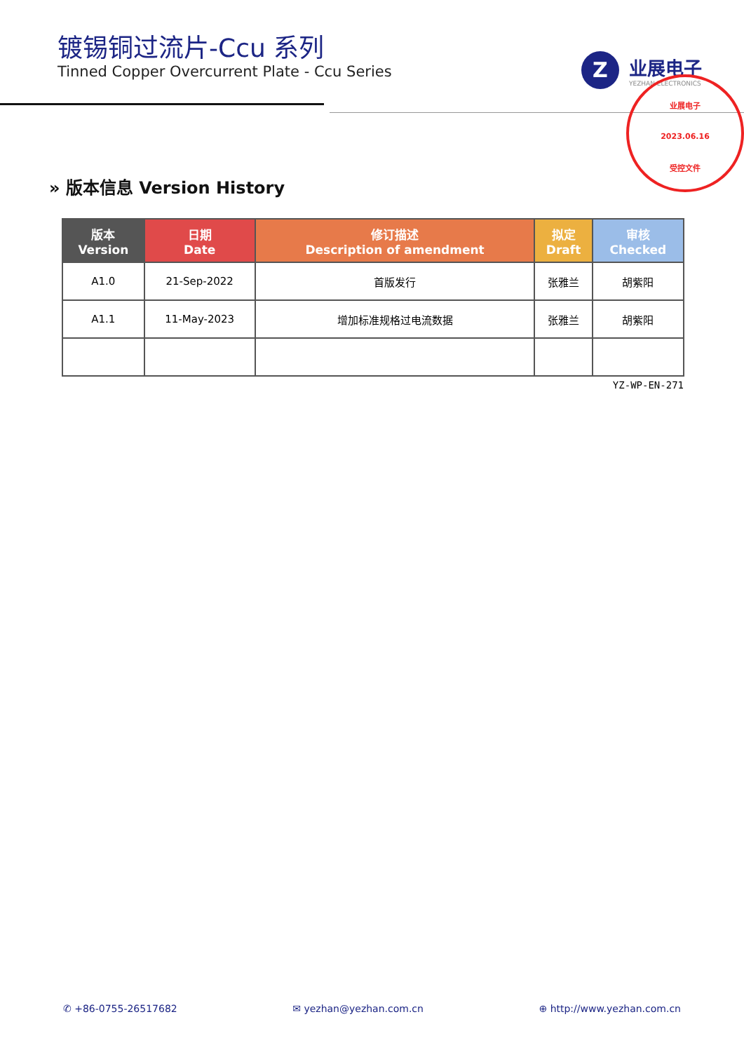镀锡铜过流片-Ccu 系列
Tinned Copper Overcurrent Plate - Ccu Series
Z
业展电子
YEZHAN ELECTRONICS
业展电子
2023.06.16
受控文件
» 版本信息 Version History
| 版本 Version | 日期 Date | 修订描述 Description of amendment | 拟定 Draft | 审核 Checked |
| --- | --- | --- | --- | --- |
| A1.0 | 21-Sep-2022 | 首版发行 | 张雅兰 | 胡紫阳 |
| A1.1 | 11-May-2023 | 增加标准规格过电流数据 | 张雅兰 | 胡紫阳 |
YZ-WP-EN-271
✆ +86-0755-26517682 ✉ yezhan@yezhan.com.cn ⊕ http://www.yezhan.com.cn